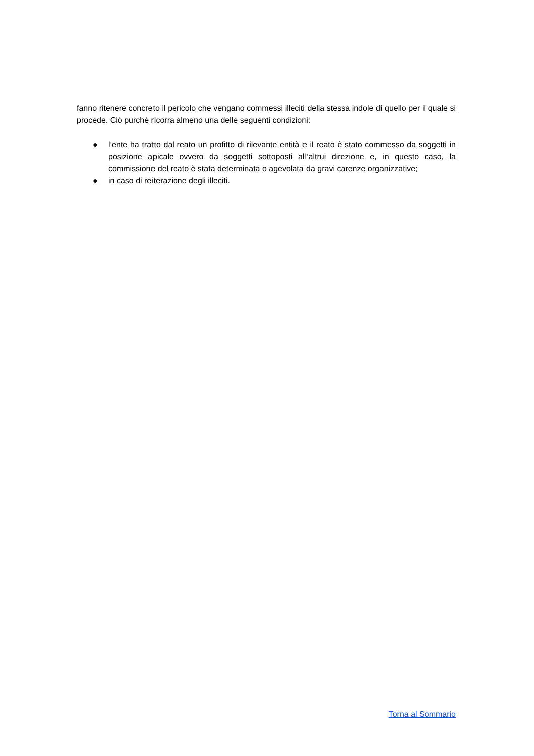fanno ritenere concreto il pericolo che vengano commessi illeciti della stessa indole di quello per il quale si procede. Ciò purché ricorra almeno una delle seguenti condizioni:
● l’ente ha tratto dal reato un profitto di rilevante entità e il reato è stato commesso da soggetti in posizione apicale ovvero da soggetti sottoposti all’altrui direzione e, in questo caso, la commissione del reato è stata determinata o agevolata da gravi carenze organizzative;
● in caso di reiterazione degli illeciti.
Torna al Sommario